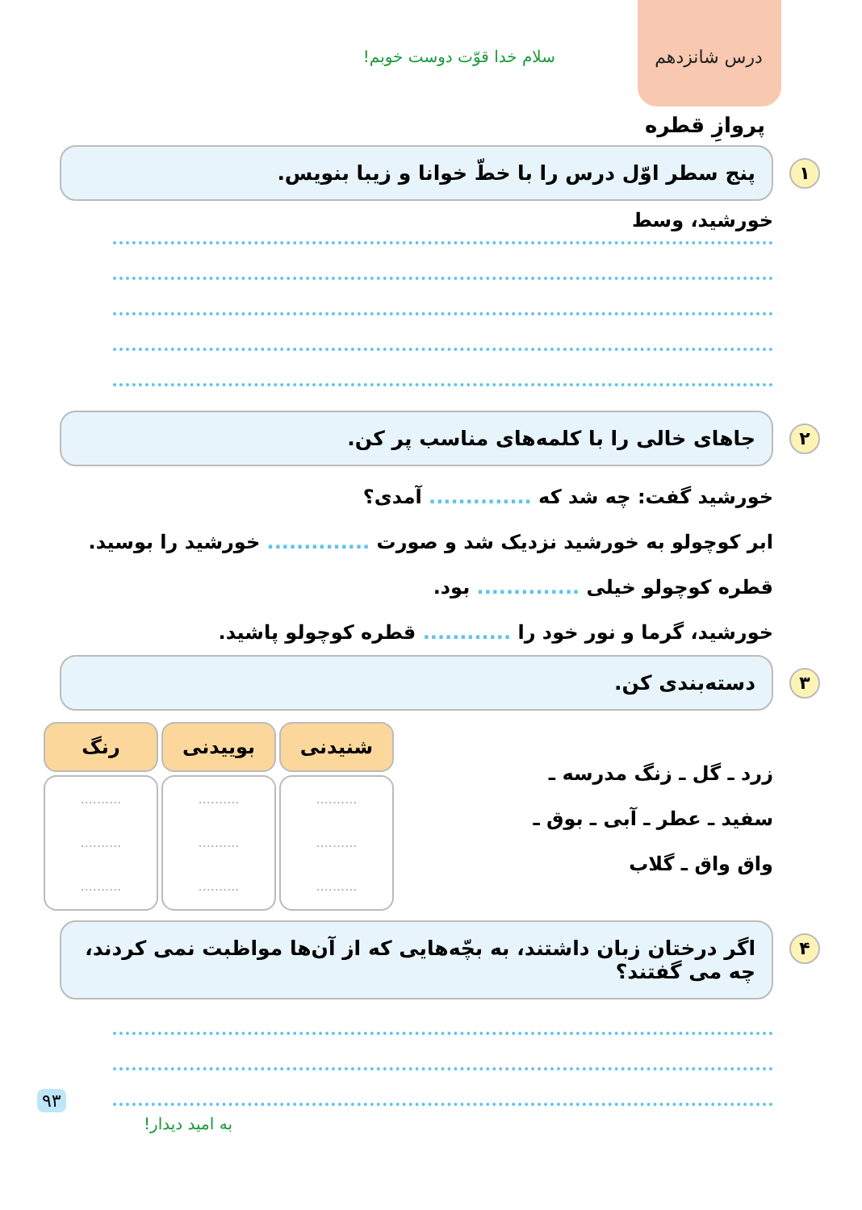درس شانزدهم سلام خدا قوّت دوست خوبم!
پروازِ قطره
۱ پنج سطر اوّل درس را با خطّ خوانا و زیبا بنویس.
خورشید، وسط
۲ جاهای خالی را با کلمه‌های مناسب پر کن.
خورشید گفت: چه شد که .............. آمدی؟
ابر کوچولو به خورشید نزدیک شد و صورت .............. خورشید را بوسید.
قطره کوچولو خیلی .............. بود.
خورشید، گرما و نور خود را ............ قطره کوچولو پاشید.
۳ دسته‌بندی کن.
زرد ـ گل ـ زنگ مدرسه ـ
سفید ـ عطر ـ آبی ـ بوق ـ
واق واق ـ گلاب
| شنیدنی | بوییدنی | رنگ |
| --- | --- | --- |
| .......... .......... .......... | .......... .......... .......... | .......... .......... .......... |
۴ اگر درختان زبان داشتند، به بچّه‌هایی که از آن‌ها مواظبت نمی کردند، چه می گفتند؟
به امید دیدار!
۹۳